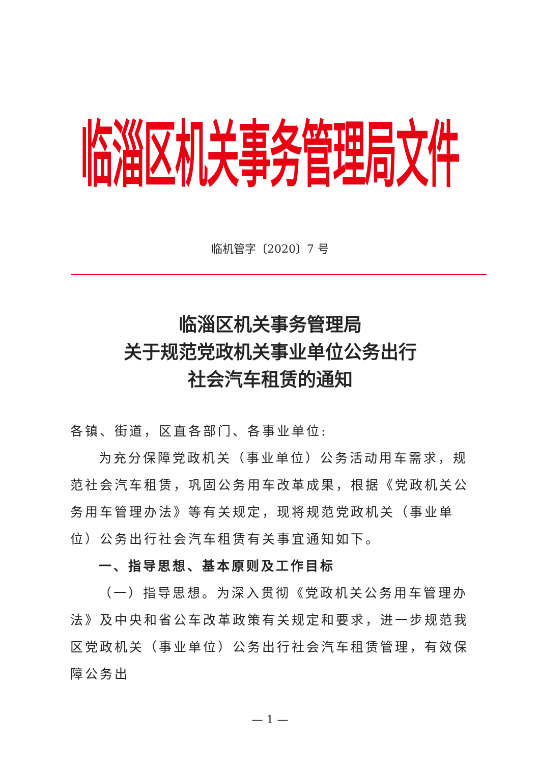临淄区机关事务管理局文件
临机管字〔2020〕7 号
临淄区机关事务管理局
关于规范党政机关事业单位公务出行
社会汽车租赁的通知
各镇、街道，区直各部门、各事业单位:
为充分保障党政机关（事业单位）公务活动用车需求，规范社会汽车租赁，巩固公务用车改革成果，根据《党政机关公务用车管理办法》等有关规定，现将规范党政机关（事业单位）公务出行社会汽车租赁有关事宜通知如下。
一、指导思想、基本原则及工作目标
（一）指导思想。为深入贯彻《党政机关公务用车管理办法》及中央和省公车改革政策有关规定和要求，进一步规范我区党政机关（事业单位）公务出行社会汽车租赁管理，有效保障公务出
— 1 —